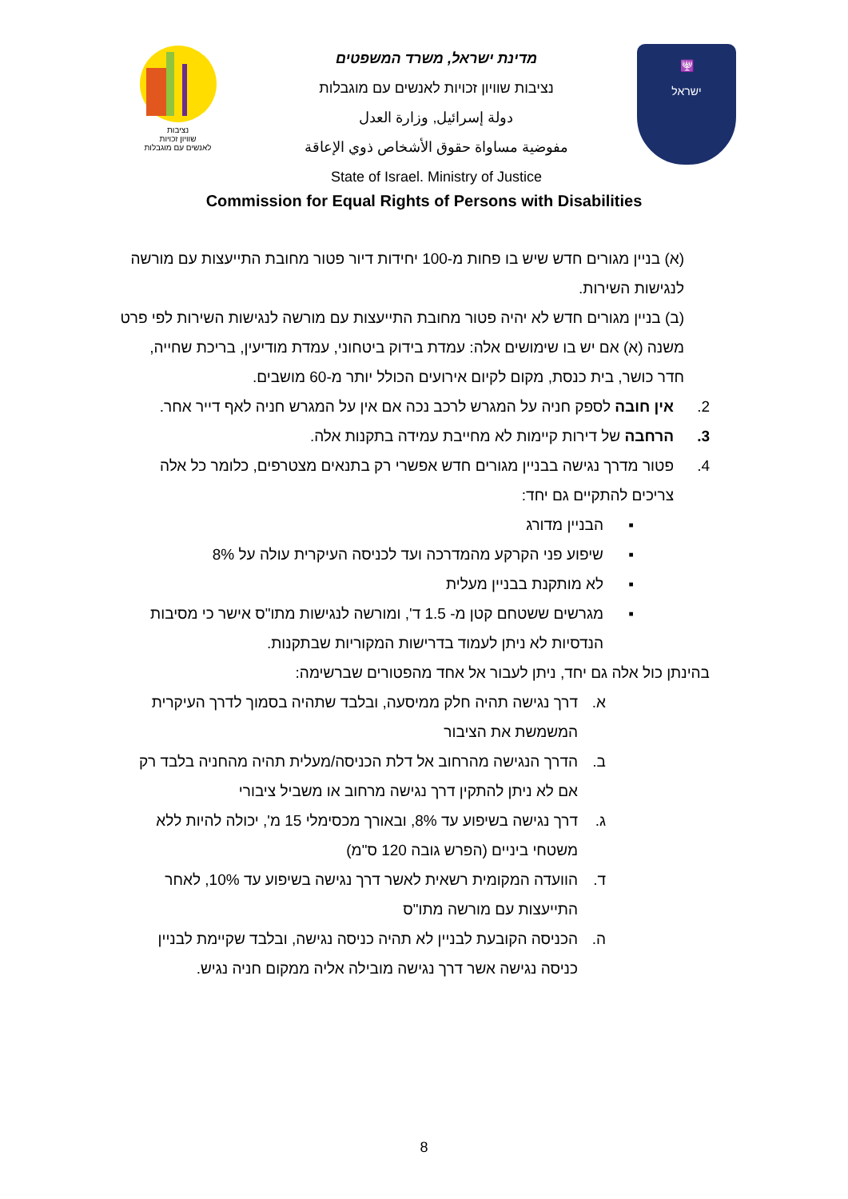נציבות
שוויון זכויות
לאנשים עם מוגבלות
מדינת ישראל, משרד המשפטים
נציבות שוויון זכויות לאנשים עם מוגבלות
دولة إسرائيل, وزارة العدل
مفوضية مساواة حقوق الأشخاص ذوي الإعاقة
State of Israel. Ministry of Justice
🕎
ישראל
Commission for Equal Rights of Persons with Disabilities
(א) בניין מגורים חדש שיש בו פחות מ-100 יחידות דיור פטור מחובת התייעצות עם מורשה לנגישות השירות.
(ב) בניין מגורים חדש לא יהיה פטור מחובת התייעצות עם מורשה לנגישות השירות לפי פרט משנה (א) אם יש בו שימושים אלה: עמדת בידוק ביטחוני, עמדת מודיעין, בריכת שחייה, חדר כושר, בית כנסת, מקום לקיום אירועים הכולל יותר מ-60 מושבים.
2. אין חובה לספק חניה על המגרש לרכב נכה אם אין על המגרש חניה לאף דייר אחר.
3. הרחבה של דירות קיימות לא מחייבת עמידה בתקנות אלה.
4. פטור מדרך נגישה בבניין מגורים חדש אפשרי רק בתנאים מצטרפים, כלומר כל אלה צריכים להתקיים גם יחד:
▪ הבניין מדורג
▪ שיפוע פני הקרקע מהמדרכה ועד לכניסה העיקרית עולה על 8%
▪ לא מותקנת בבניין מעלית
▪ מגרשים ששטחם קטן מ- 1.5 ד', ומורשה לנגישות מתו"ס אישר כי מסיבות הנדסיות לא ניתן לעמוד בדרישות המקוריות שבתקנות.
בהינתן כול אלה גם יחד, ניתן לעבור אל אחד מהפטורים שברשימה:
א. דרך נגישה תהיה חלק ממיסעה, ובלבד שתהיה בסמוך לדרך העיקרית המשמשת את הציבור
ב. הדרך הנגישה מהרחוב אל דלת הכניסה/מעלית תהיה מהחניה בלבד רק אם לא ניתן להתקין דרך נגישה מרחוב או משביל ציבורי
ג. דרך נגישה בשיפוע עד 8%, ובאורך מכסימלי 15 מ', יכולה להיות ללא משטחי ביניים (הפרש גובה 120 ס"מ)
ד. הוועדה המקומית רשאית לאשר דרך נגישה בשיפוע עד 10%, לאחר התייעצות עם מורשה מתו"ס
ה. הכניסה הקובעת לבניין לא תהיה כניסה נגישה, ובלבד שקיימת לבניין כניסה נגישה אשר דרך נגישה מובילה אליה ממקום חניה נגיש.
8